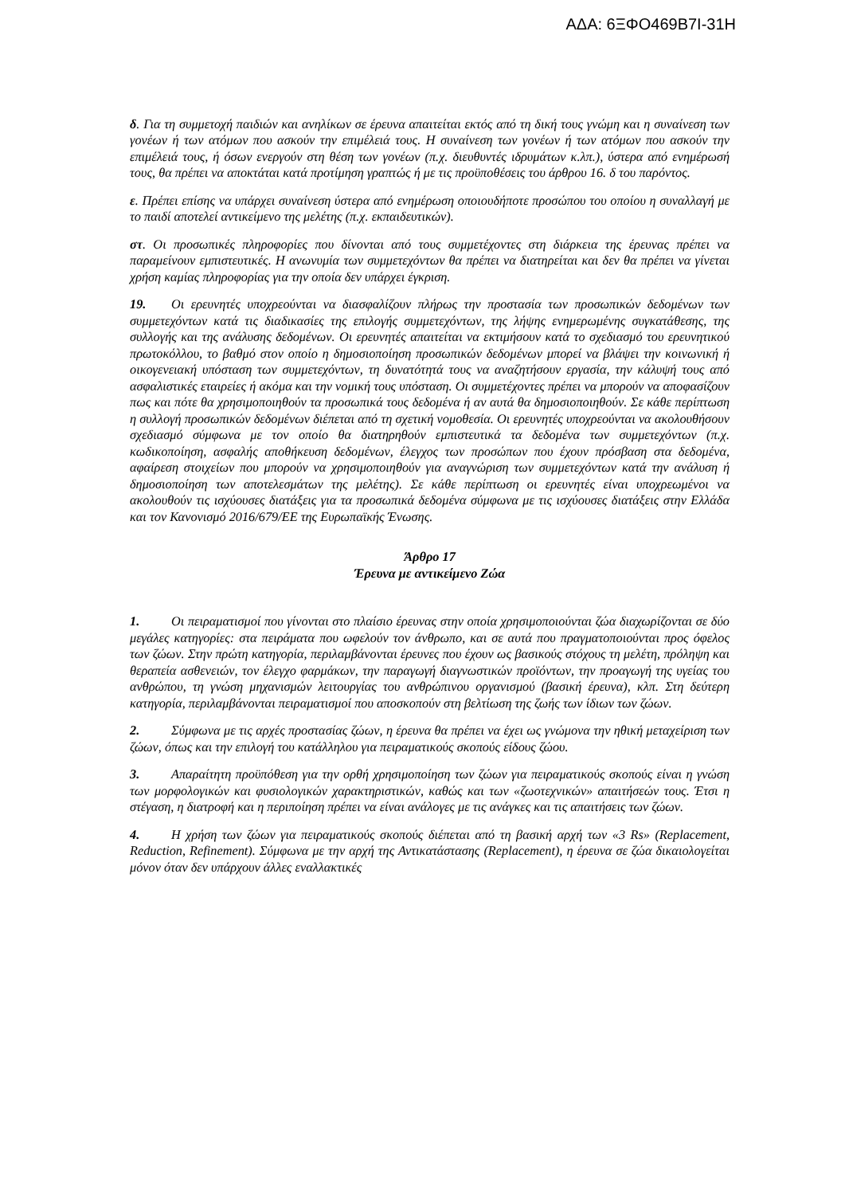ΑΔΑ: 6ΞΦΟ469Β7Ι-31Η
δ. Για τη συμμετοχή παιδιών και ανηλίκων σε έρευνα απαιτείται εκτός από τη δική τους γνώμη και η συναίνεση των γονέων ή των ατόμων που ασκούν την επιμέλειά τους. Η συναίνεση των γονέων ή των ατόμων που ασκούν την επιμέλειά τους, ή όσων ενεργούν στη θέση των γονέων (π.χ. διευθυντές ιδρυμάτων κ.λπ.), ύστερα από ενημέρωσή τους, θα πρέπει να αποκτάται κατά προτίμηση γραπτώς ή με τις προϋποθέσεις του άρθρου 16. δ του παρόντος.
ε. Πρέπει επίσης να υπάρχει συναίνεση ύστερα από ενημέρωση οποιουδήποτε προσώπου του οποίου η συναλλαγή με το παιδί αποτελεί αντικείμενο της μελέτης (π.χ. εκπαιδευτικών).
στ. Οι προσωπικές πληροφορίες που δίνονται από τους συμμετέχοντες στη διάρκεια της έρευνας πρέπει να παραμείνουν εμπιστευτικές. Η ανωνυμία των συμμετεχόντων θα πρέπει να διατηρείται και δεν θα πρέπει να γίνεται χρήση καμίας πληροφορίας για την οποία δεν υπάρχει έγκριση.
19. Οι ερευνητές υποχρεούνται να διασφαλίζουν πλήρως την προστασία των προσωπικών δεδομένων των συμμετεχόντων κατά τις διαδικασίες της επιλογής συμμετεχόντων, της λήψης ενημερωμένης συγκατάθεσης, της συλλογής και της ανάλυσης δεδομένων. Οι ερευνητές απαιτείται να εκτιμήσουν κατά το σχεδιασμό του ερευνητικού πρωτοκόλλου, το βαθμό στον οποίο η δημοσιοποίηση προσωπικών δεδομένων μπορεί να βλάψει την κοινωνική ή οικογενειακή υπόσταση των συμμετεχόντων, τη δυνατότητά τους να αναζητήσουν εργασία, την κάλυψή τους από ασφαλιστικές εταιρείες ή ακόμα και την νομική τους υπόσταση. Οι συμμετέχοντες πρέπει να μπορούν να αποφασίζουν πως και πότε θα χρησιμοποιηθούν τα προσωπικά τους δεδομένα ή αν αυτά θα δημοσιοποιηθούν. Σε κάθε περίπτωση η συλλογή προσωπικών δεδομένων διέπεται από τη σχετική νομοθεσία. Οι ερευνητές υποχρεούνται να ακολουθήσουν σχεδιασμό σύμφωνα με τον οποίο θα διατηρηθούν εμπιστευτικά τα δεδομένα των συμμετεχόντων (π.χ. κωδικοποίηση, ασφαλής αποθήκευση δεδομένων, έλεγχος των προσώπων που έχουν πρόσβαση στα δεδομένα, αφαίρεση στοιχείων που μπορούν να χρησιμοποιηθούν για αναγνώριση των συμμετεχόντων κατά την ανάλυση ή δημοσιοποίηση των αποτελεσμάτων της μελέτης). Σε κάθε περίπτωση οι ερευνητές είναι υποχρεωμένοι να ακολουθούν τις ισχύουσες διατάξεις για τα προσωπικά δεδομένα σύμφωνα με τις ισχύουσες διατάξεις στην Ελλάδα και τον Κανονισμό 2016/679/ΕΕ της Ευρωπαϊκής Ένωσης.
Άρθρο 17
Έρευνα με αντικείμενο Ζώα
1. Οι πειραματισμοί που γίνονται στο πλαίσιο έρευνας στην οποία χρησιμοποιούνται ζώα διαχωρίζονται σε δύο μεγάλες κατηγορίες: στα πειράματα που ωφελούν τον άνθρωπο, και σε αυτά που πραγματοποιούνται προς όφελος των ζώων. Στην πρώτη κατηγορία, περιλαμβάνονται έρευνες που έχουν ως βασικούς στόχους τη μελέτη, πρόληψη και θεραπεία ασθενειών, τον έλεγχο φαρμάκων, την παραγωγή διαγνωστικών προϊόντων, την προαγωγή της υγείας του ανθρώπου, τη γνώση μηχανισμών λειτουργίας του ανθρώπινου οργανισμού (βασική έρευνα), κλπ. Στη δεύτερη κατηγορία, περιλαμβάνονται πειραματισμοί που αποσκοπούν στη βελτίωση της ζωής των ίδιων των ζώων.
2. Σύμφωνα με τις αρχές προστασίας ζώων, η έρευνα θα πρέπει να έχει ως γνώμονα την ηθική μεταχείριση των ζώων, όπως και την επιλογή του κατάλληλου για πειραματικούς σκοπούς είδους ζώου.
3. Απαραίτητη προϋπόθεση για την ορθή χρησιμοποίηση των ζώων για πειραματικούς σκοπούς είναι η γνώση των μορφολογικών και φυσιολογικών χαρακτηριστικών, καθώς και των «ζωοτεχνικών» απαιτήσεών τους. Έτσι η στέγαση, η διατροφή και η περιποίηση πρέπει να είναι ανάλογες με τις ανάγκες και τις απαιτήσεις των ζώων.
4. Η χρήση των ζώων για πειραματικούς σκοπούς διέπεται από τη βασική αρχή των «3 Rs» (Replacement, Reduction, Refinement). Σύμφωνα με την αρχή της Αντικατάστασης (Replacement), η έρευνα σε ζώα δικαιολογείται μόνον όταν δεν υπάρχουν άλλες εναλλακτικές